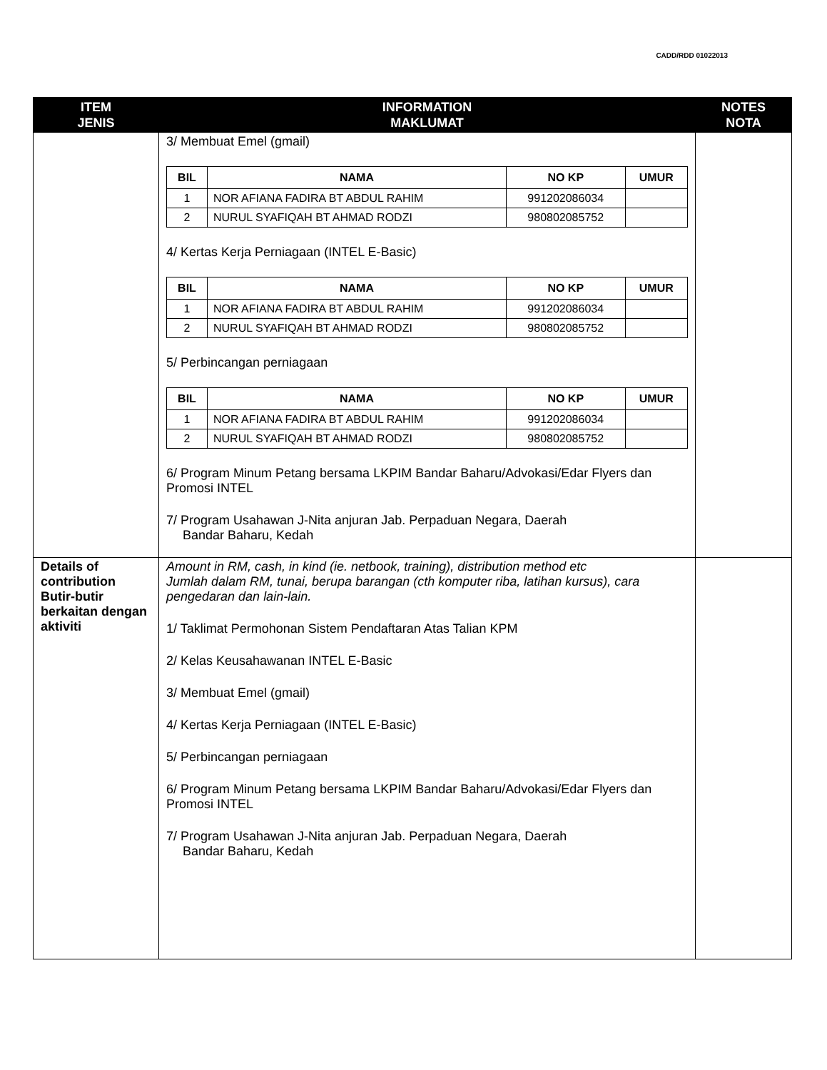CADD/RDD 01022013
| ITEM JENIS | INFORMATION MAKLUMAT | NOTES NOTA |
| --- | --- | --- |
| | 3/ Membuat Emel (gmail) / BIL / NAMA / NO KP / UMUR / / --- / --- / --- / --- / / 1 / NOR AFIANA FADIRA BT ABDUL RAHIM / 991202086034 / / / 2 / NURUL SYAFIQAH BT AHMAD RODZI / 980802085752 / / 4/ Kertas Kerja Perniagaan (INTEL E-Basic) / BIL / NAMA / NO KP / UMUR / / --- / --- / --- / --- / / 1 / NOR AFIANA FADIRA BT ABDUL RAHIM / 991202086034 / / / 2 / NURUL SYAFIQAH BT AHMAD RODZI / 980802085752 / / 5/ Perbincangan perniagaan / BIL / NAMA / NO KP / UMUR / / --- / --- / --- / --- / / 1 / NOR AFIANA FADIRA BT ABDUL RAHIM / 991202086034 / / / 2 / NURUL SYAFIQAH BT AHMAD RODZI / 980802085752 / / 6/ Program Minum Petang bersama LKPIM Bandar Baharu/Advokasi/Edar Flyers dan Promosi INTEL 7/ Program Usahawan J-Nita anjuran Jab. Perpaduan Negara, Daerah Bandar Baharu, Kedah | |
| Details of contribution Butir-butir berkaitan dengan aktiviti | Amount in RM, cash, in kind (ie. netbook, training), distribution method etc Jumlah dalam RM, tunai, berupa barangan (cth komputer riba, latihan kursus), cara pengedaran dan lain-lain. 1/ Taklimat Permohonan Sistem Pendaftaran Atas Talian KPM 2/ Kelas Keusahawanan INTEL E-Basic 3/ Membuat Emel (gmail) 4/ Kertas Kerja Perniagaan (INTEL E-Basic) 5/ Perbincangan perniagaan 6/ Program Minum Petang bersama LKPIM Bandar Baharu/Advokasi/Edar Flyers dan Promosi INTEL 7/ Program Usahawan J-Nita anjuran Jab. Perpaduan Negara, Daerah Bandar Baharu, Kedah | |